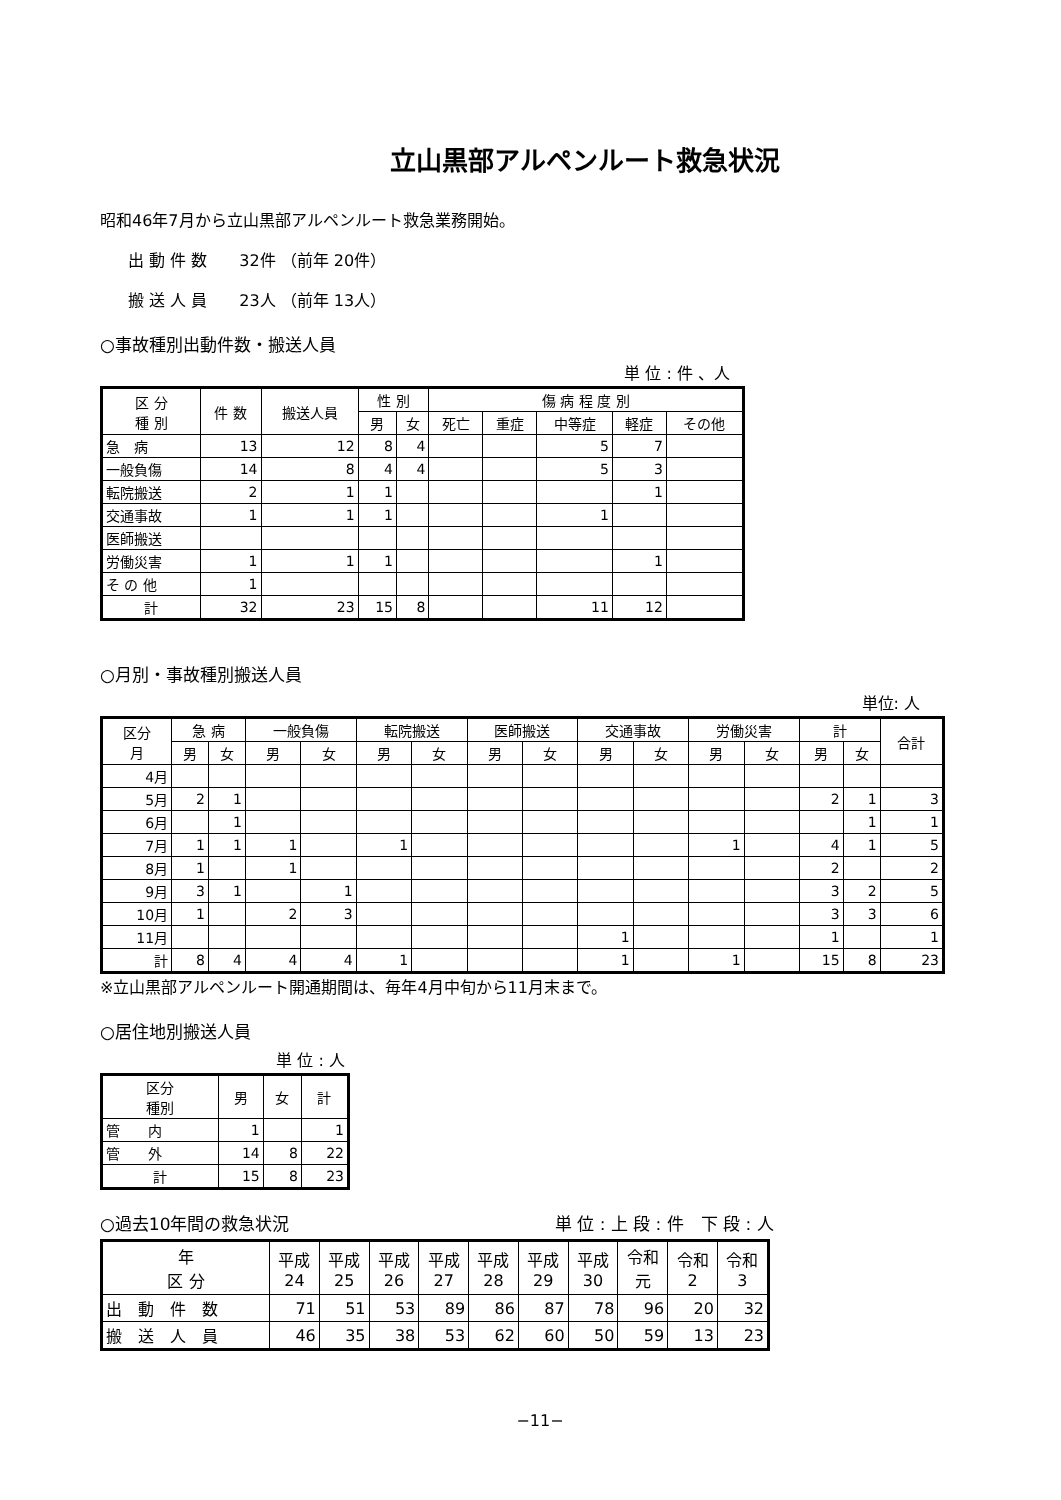立山黒部アルペンルート救急状況
昭和46年7月から立山黒部アルペンルート救急業務開始。
出 動 件 数　　32件 （前年 20件）
搬 送 人 員　　23人 （前年 13人）
○事故種別出動件数・搬送人員
単 位 : 件 、人
| 区 分 種 別 | 件 数 | 搬送人員 | 性 別 | | 傷 病 程 度 別 | | | | |
| --- | --- | --- | --- | --- | --- | --- | --- | --- | --- |
| | | | 男 | 女 | 死亡 | 重症 | 中等症 | 軽症 | その他 |
| 急 病 | 13 | 12 | 8 | 4 | | | 5 | 7 | |
| 一般負傷 | 14 | 8 | 4 | 4 | | | 5 | 3 | |
| 転院搬送 | 2 | 1 | 1 | | | | | 1 | |
| 交通事故 | 1 | 1 | 1 | | | | 1 | | |
| 医師搬送 | | | | | | | | | |
| 労働災害 | 1 | 1 | 1 | | | | | 1 | |
| そ の 他 | 1 | | | | | | | | |
| 計 | 32 | 23 | 15 | 8 | | | 11 | 12 | |
○月別・事故種別搬送人員
単位: 人
| 区分 月 | 急 病 | | 一般負傷 | | 転院搬送 | | 医師搬送 | | 交通事故 | | 労働災害 | | 計 | | 合計 |
| --- | --- | --- | --- | --- | --- | --- | --- | --- | --- | --- | --- | --- | --- | --- | --- |
| | 男 | 女 | 男 | 女 | 男 | 女 | 男 | 女 | 男 | 女 | 男 | 女 | 男 | 女 | |
| 4月 | | | | | | | | | | | | | | | |
| 5月 | 2 | 1 | | | | | | | | | | | 2 | 1 | 3 |
| 6月 | | 1 | | | | | | | | | | | | 1 | 1 |
| 7月 | 1 | 1 | 1 | | 1 | | | | | | 1 | | 4 | 1 | 5 |
| 8月 | 1 | | 1 | | | | | | | | | | 2 | | 2 |
| 9月 | 3 | 1 | | 1 | | | | | | | | | 3 | 2 | 5 |
| 10月 | 1 | | 2 | 3 | | | | | | | | | 3 | 3 | 6 |
| 11月 | | | | | | | | | 1 | | | | 1 | | 1 |
| 計 | 8 | 4 | 4 | 4 | 1 | | | | 1 | | 1 | | 15 | 8 | 23 |
※立山黒部アルペンルート開通期間は、毎年4月中旬から11月末まで。
○居住地別搬送人員
単 位 : 人
| 区分 種別 | 男 | 女 | 計 |
| --- | --- | --- | --- |
| 管 内 | 1 | | 1 |
| 管 外 | 14 | 8 | 22 |
| 計 | 15 | 8 | 23 |
○過去10年間の救急状況 単 位 : 上 段 : 件　下 段 : 人
| 年 区 分 | 平成 24 | 平成 25 | 平成 26 | 平成 27 | 平成 28 | 平成 29 | 平成 30 | 令和 元 | 令和 2 | 令和 3 |
| --- | --- | --- | --- | --- | --- | --- | --- | --- | --- | --- |
| 出 動 件 数 | 71 | 51 | 53 | 89 | 86 | 87 | 78 | 96 | 20 | 32 |
| 搬 送 人 員 | 46 | 35 | 38 | 53 | 62 | 60 | 50 | 59 | 13 | 23 |
−11−